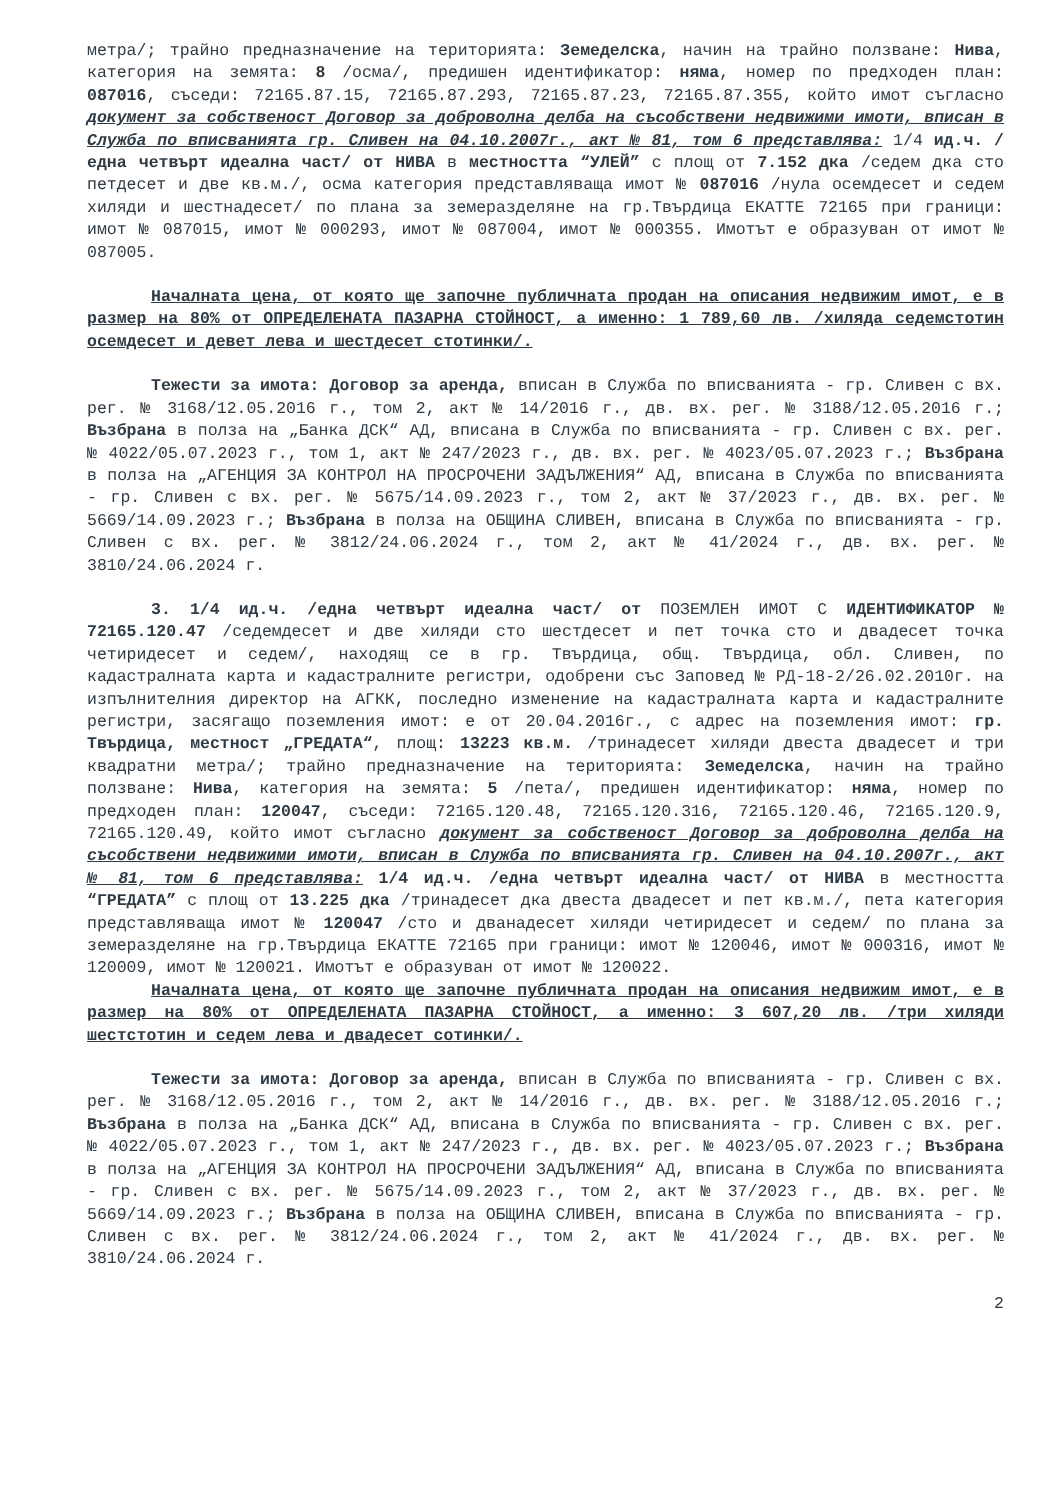метра/; трайно предназначение на територията: Земеделска, начин на трайно ползване: Нива, категория на земята: 8 /осма/, предишен идентификатор: няма, номер по предходен план: 087016, съседи: 72165.87.15, 72165.87.293, 72165.87.23, 72165.87.355, който имот съгласно документ за собственост Договор за доброволна делба на съсобствени недвижими имоти, вписан в Служба по вписванията гр. Сливен на 04.10.2007г., акт № 81, том 6 представлява: 1/4 ид.ч. /една четвърт идеална част/ от НИВА в местността “УЛЕЙ” с площ от 7.152 дка /седем дка сто петдесет и две кв.м./, осма категория представляваща имот № 087016 /нула осемдесет и седем хиляди и шестнадесет/ по плана за земеразделяне на гр.Твърдица ЕКАТТЕ 72165 при граници: имот № 087015, имот № 000293, имот № 087004, имот № 000355. Имотът е образуван от имот № 087005.
Началната цена, от която ще започне публичната продан на описания недвижим имот, е в размер на 80% от ОПРЕДЕЛЕНАТА ПАЗАРНА СТОЙНОСТ, а именно: 1 789,60 лв. /хиляда седемстотин осемдесет и девет лева и шестдесет стотинки/.
Тежести за имота: Договор за аренда, вписан в Служба по вписванията - гр. Сливен с вх. рег. № 3168/12.05.2016 г., том 2, акт № 14/2016 г., дв. вх. рег. № 3188/12.05.2016 г.; Възбрана в полза на „Банка ДСК“ АД, вписана в Служба по вписванията - гр. Сливен с вх. рег. № 4022/05.07.2023 г., том 1, акт № 247/2023 г., дв. вх. рег. № 4023/05.07.2023 г.; Възбрана в полза на „АГЕНЦИЯ ЗА КОНТРОЛ НА ПРОСРОЧЕНИ ЗАДЪЛЖЕНИЯ“ АД, вписана в Служба по вписванията - гр. Сливен с вх. рег. № 5675/14.09.2023 г., том 2, акт № 37/2023 г., дв. вх. рег. № 5669/14.09.2023 г.; Възбрана в полза на ОБЩИНА СЛИВЕН, вписана в Служба по вписванията - гр. Сливен с вх. рег. № 3812/24.06.2024 г., том 2, акт № 41/2024 г., дв. вх. рег. № 3810/24.06.2024 г.
3. 1/4 ид.ч. /една четвърт идеална част/ от ПОЗЕМЛЕН ИМОТ С ИДЕНТИФИКАТОР № 72165.120.47 /седемдесет и две хиляди сто шестдесет и пет точка сто и двадесет точка четиридесет и седем/, находящ се в гр. Твърдица, общ. Твърдица, обл. Сливен, по кадастралната карта и кадастралните регистри, одобрени със Заповед № РД-18-2/26.02.2010г. на изпълнителния директор на АГКК, последно изменение на кадастралната карта и кадастралните регистри, засягащо поземления имот: е от 20.04.2016г., с адрес на поземления имот: гр. Твърдица, местност „ГРЕДАТА“, площ: 13223 кв.м. /тринадесет хиляди двеста двадесет и три квадратни метра/; трайно предназначение на територията: Земеделска, начин на трайно ползване: Нива, категория на земята: 5 /пета/, предишен идентификатор: няма, номер по предходен план: 120047, съседи: 72165.120.48, 72165.120.316, 72165.120.46, 72165.120.9, 72165.120.49, който имот съгласно документ за собственост Договор за доброволна делба на съсобствени недвижими имоти, вписан в Служба по вписванията гр. Сливен на 04.10.2007г., акт № 81, том 6 представлява: 1/4 ид.ч. /една четвърт идеална част/ от НИВА в местността “ГРЕДАТА” с площ от 13.225 дка /тринадесет дка двеста двадесет и пет кв.м./, пета категория представляваща имот № 120047 /сто и дванадесет хиляди четиридесет и седем/ по плана за земеразделяне на гр.Твърдица ЕКАТТЕ 72165 при граници: имот № 120046, имот № 000316, имот № 120009, имот № 120021. Имотът е образуван от имот № 120022.
Началната цена, от която ще започне публичната продан на описания недвижим имот, е в размер на 80% от ОПРЕДЕЛЕНАТА ПАЗАРНА СТОЙНОСТ, а именно: 3 607,20 лв. /три хиляди шестстотин и седем лева и двадесет сотинки/.
Тежести за имота: Договор за аренда, вписан в Служба по вписванията - гр. Сливен с вх. рег. № 3168/12.05.2016 г., том 2, акт № 14/2016 г., дв. вх. рег. № 3188/12.05.2016 г.; Възбрана в полза на „Банка ДСК“ АД, вписана в Служба по вписванията - гр. Сливен с вх. рег. № 4022/05.07.2023 г., том 1, акт № 247/2023 г., дв. вх. рег. № 4023/05.07.2023 г.; Възбрана в полза на „АГЕНЦИЯ ЗА КОНТРОЛ НА ПРОСРОЧЕНИ ЗАДЪЛЖЕНИЯ“ АД, вписана в Служба по вписванията - гр. Сливен с вх. рег. № 5675/14.09.2023 г., том 2, акт № 37/2023 г., дв. вх. рег. № 5669/14.09.2023 г.; Възбрана в полза на ОБЩИНА СЛИВЕН, вписана в Служба по вписванията - гр. Сливен с вх. рег. № 3812/24.06.2024 г., том 2, акт № 41/2024 г., дв. вх. рег. № 3810/24.06.2024 г.
2